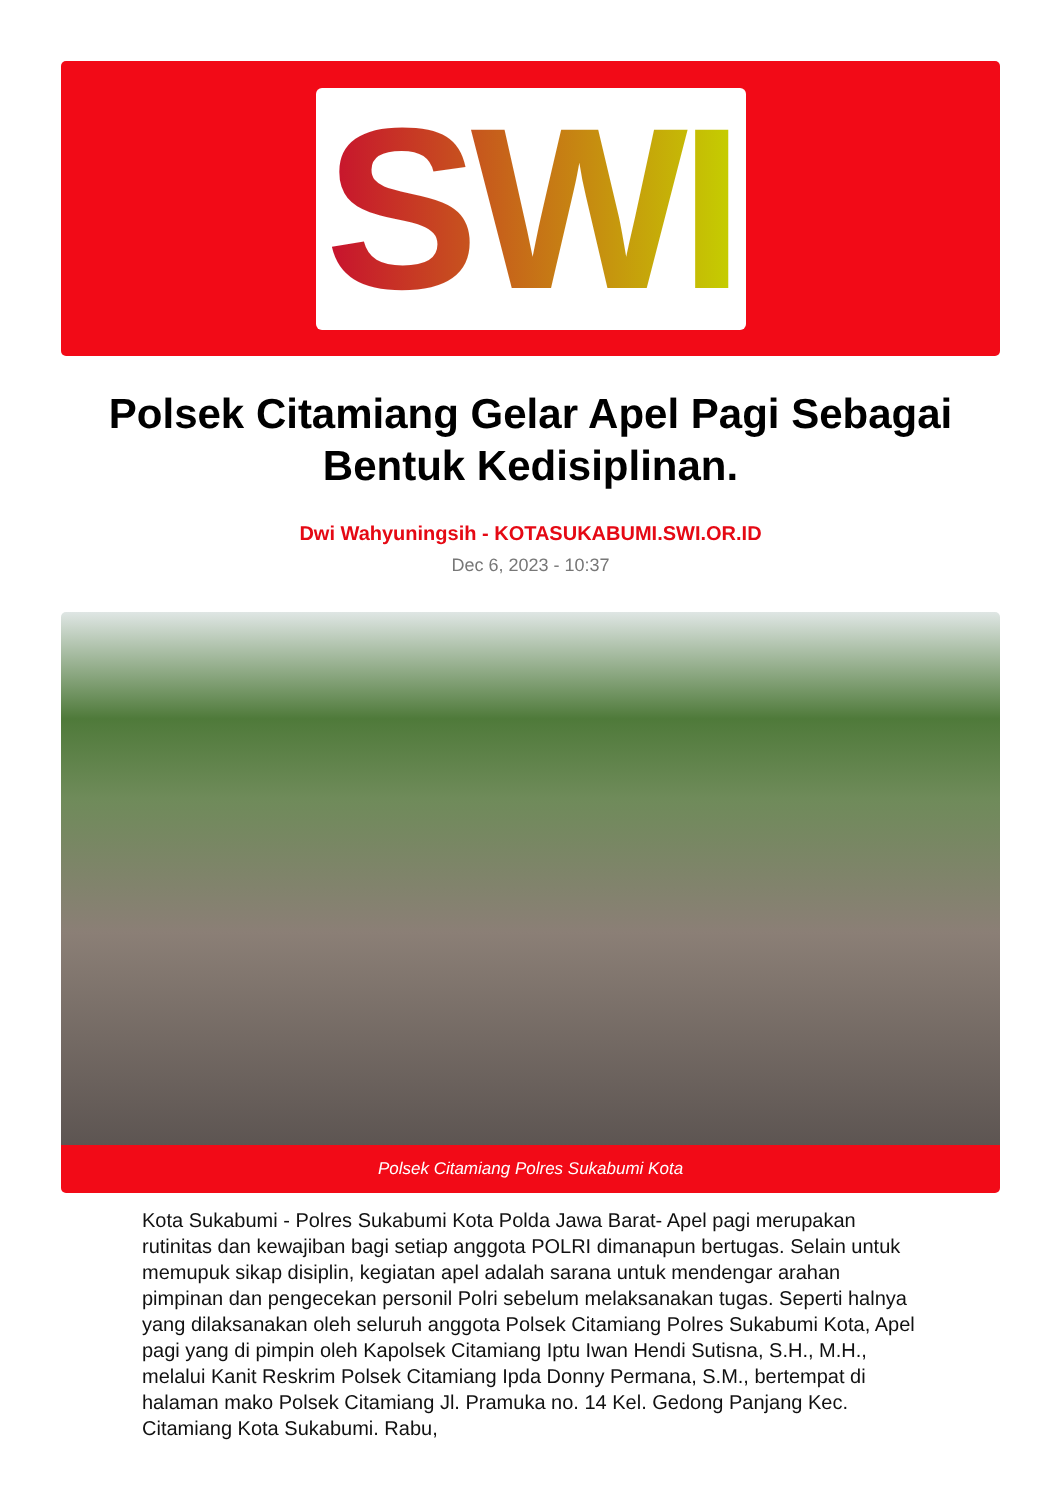SWI
Polsek Citamiang Gelar Apel Pagi Sebagai Bentuk Kedisiplinan.
Dwi Wahyuningsih - KOTASUKABUMI.SWI.OR.ID
Dec 6, 2023 - 10:37
Polsek Citamiang Polres Sukabumi Kota
Kota Sukabumi - Polres Sukabumi Kota Polda Jawa Barat- Apel pagi merupakan rutinitas dan kewajiban bagi setiap anggota POLRI dimanapun bertugas. Selain untuk memupuk sikap disiplin, kegiatan apel adalah sarana untuk mendengar arahan pimpinan dan pengecekan personil Polri sebelum melaksanakan tugas. Seperti halnya yang dilaksanakan oleh seluruh anggota Polsek Citamiang Polres Sukabumi Kota, Apel pagi yang di pimpin oleh Kapolsek Citamiang Iptu Iwan Hendi Sutisna, S.H., M.H., melalui Kanit Reskrim Polsek Citamiang Ipda Donny Permana, S.M., bertempat di halaman mako Polsek Citamiang Jl. Pramuka no. 14 Kel. Gedong Panjang Kec. Citamiang Kota Sukabumi. Rabu,